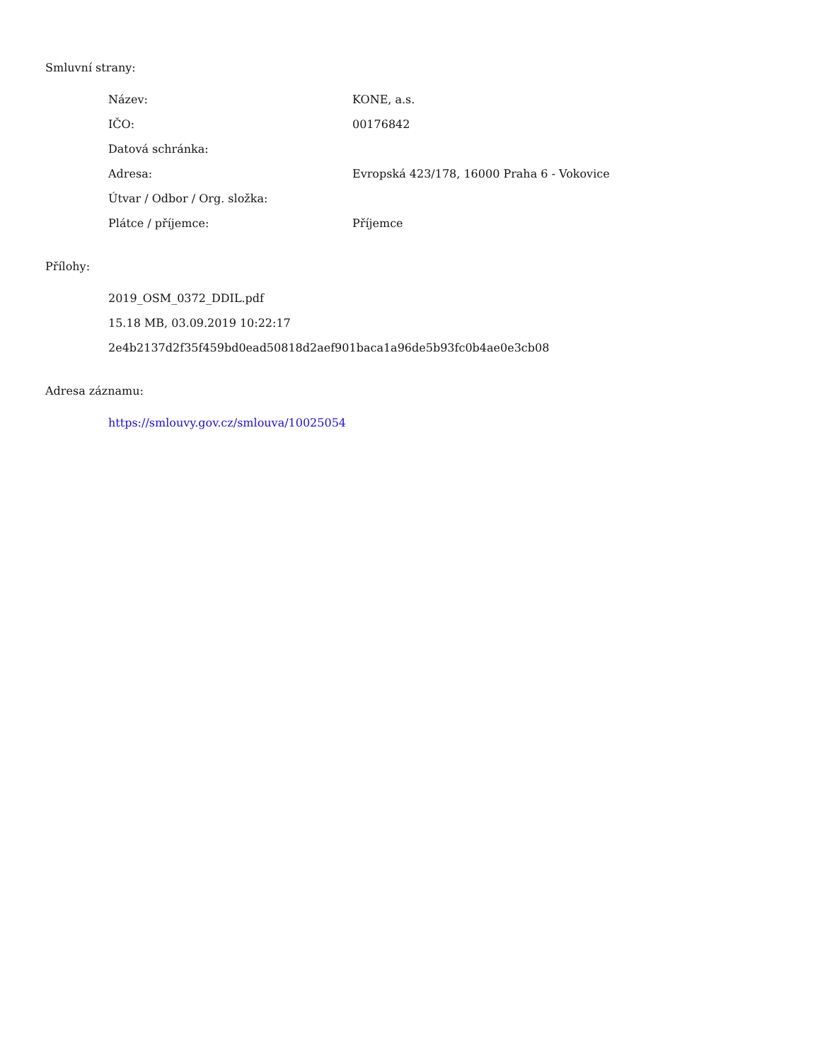Smluvní strany:
| Název: | KONE, a.s. |
| IČO: | 00176842 |
| Datová schránka: | |
| Adresa: | Evropská 423/178, 16000 Praha 6 - Vokovice |
| Útvar / Odbor / Org. složka: | |
| Plátce / příjemce: | Příjemce |
Přílohy:
2019_OSM_0372_DDIL.pdf
15.18 MB, 03.09.2019 10:22:17
2e4b2137d2f35f459bd0ead50818d2aef901baca1a96de5b93fc0b4ae0e3cb08
Adresa záznamu:
https://smlouvy.gov.cz/smlouva/10025054